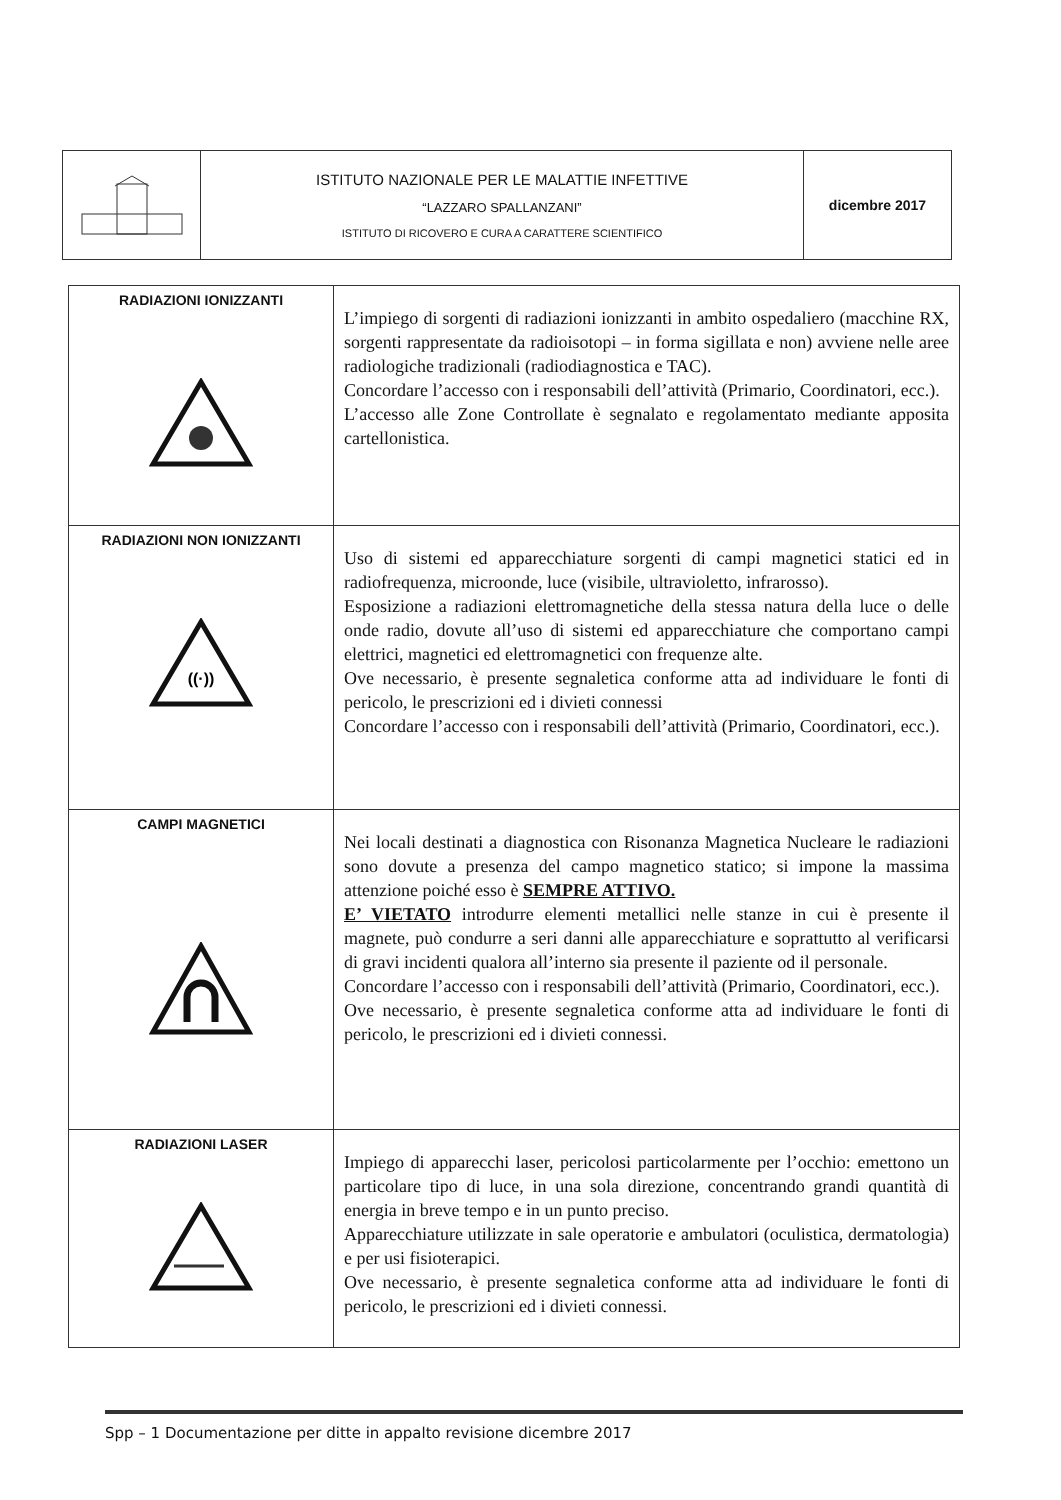| | ISTITUTO NAZIONALE PER LE MALATTIE INFETTIVE “LAZZARO SPALLANZANI” ISTITUTO DI RICOVERO E CURA A CARATTERE SCIENTIFICO | dicembre 2017 |
| RADIAZIONI IONIZZANTI | L’impiego di sorgenti di radiazioni ionizzanti in ambito ospedaliero (macchine RX, sorgenti rappresentate da radioisotopi – in forma sigillata e non) avviene nelle aree radiologiche tradizionali (radiodiagnostica e TAC). Concordare l’accesso con i responsabili dell’attività (Primario, Coordinatori, ecc.). L’accesso alle Zone Controllate è segnalato e regolamentato mediante apposita cartellonistica. |
| RADIAZIONI NON IONIZZANTI ((·)) | Uso di sistemi ed apparecchiature sorgenti di campi magnetici statici ed in radiofrequenza, microonde, luce (visibile, ultravioletto, infrarosso). Esposizione a radiazioni elettromagnetiche della stessa natura della luce o delle onde radio, dovute all’uso di sistemi ed apparecchiature che comportano campi elettrici, magnetici ed elettromagnetici con frequenze alte. Ove necessario, è presente segnaletica conforme atta ad individuare le fonti di pericolo, le prescrizioni ed i divieti connessi Concordare l’accesso con i responsabili dell’attività (Primario, Coordinatori, ecc.). |
| CAMPI MAGNETICI | Nei locali destinati a diagnostica con Risonanza Magnetica Nucleare le radiazioni sono dovute a presenza del campo magnetico statico; si impone la massima attenzione poiché esso è SEMPRE ATTIVO. E’ VIETATO introdurre elementi metallici nelle stanze in cui è presente il magnete, può condurre a seri danni alle apparecchiature e soprattutto al verificarsi di gravi incidenti qualora all’interno sia presente il paziente od il personale. Concordare l’accesso con i responsabili dell’attività (Primario, Coordinatori, ecc.). Ove necessario, è presente segnaletica conforme atta ad individuare le fonti di pericolo, le prescrizioni ed i divieti connessi. |
| RADIAZIONI LASER | Impiego di apparecchi laser, pericolosi particolarmente per l’occhio: emettono un particolare tipo di luce, in una sola direzione, concentrando grandi quantità di energia in breve tempo e in un punto preciso. Apparecchiature utilizzate in sale operatorie e ambulatori (oculistica, dermatologia) e per usi fisioterapici. Ove necessario, è presente segnaletica conforme atta ad individuare le fonti di pericolo, le prescrizioni ed i divieti connessi. |
Spp – 1 Documentazione per ditte in appalto revisione dicembre 2017